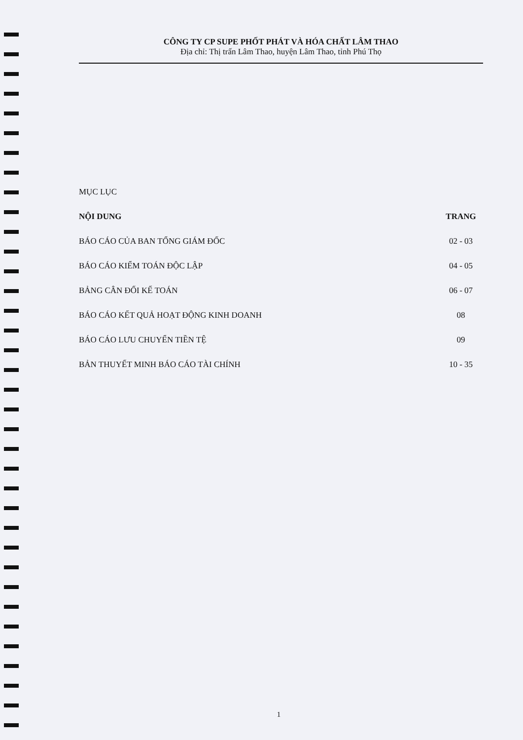CÔNG TY CP SUPE PHỐT PHÁT VÀ HÓA CHẤT LÂM THAO
Địa chỉ: Thị trấn Lâm Thao, huyện Lâm Thao, tỉnh Phú Thọ
MỤC LỤC
NỘI DUNG TRANG
BÁO CÁO CỦA BAN TỔNG GIÁM ĐỐC 02 - 03
BÁO CÁO KIỂM TOÁN ĐỘC LẬP 04 - 05
BẢNG CÂN ĐỐI KẾ TOÁN 06 - 07
BÁO CÁO KẾT QUẢ HOẠT ĐỘNG KINH DOANH 08
BÁO CÁO LƯU CHUYỂN TIỀN TỆ 09
BẢN THUYẾT MINH BÁO CÁO TÀI CHÍNH 10 - 35
1